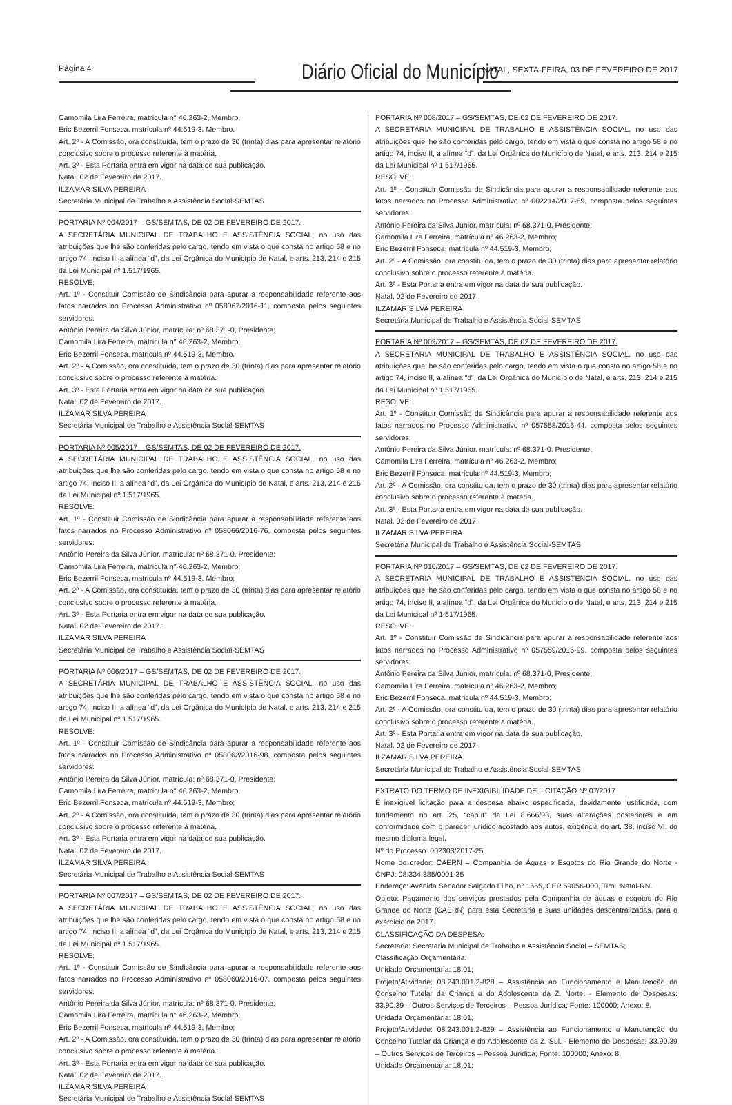Página 4 Diário Oficial do Município NATAL, SEXTA-FEIRA, 03 DE FEVEREIRO DE 2017
Camomila Lira Ferreira, matrícula n° 46.263-2, Membro;
Eric Bezerril Fonseca, matrícula nº 44.519-3, Membro.
Art. 2º - A Comissão, ora constituída, tem o prazo de 30 (trinta) dias para apresentar relatório conclusivo sobre o processo referente à matéria.
Art. 3º - Esta Portaria entra em vigor na data de sua publicação.
Natal, 02 de Fevereiro de 2017.
ILZAMAR SILVA PEREIRA
Secretária Municipal de Trabalho e Assistência Social-SEMTAS
PORTARIA Nº 004/2017 – GS/SEMTAS, DE 02 DE FEVEREIRO DE 2017.
A SECRETÁRIA MUNICIPAL DE TRABALHO E ASSISTÊNCIA SOCIAL, no uso das atribuições que lhe são conferidas pelo cargo, tendo em vista o que consta no artigo 58 e no artigo 74, inciso II, a alínea “d”, da Lei Orgânica do Município de Natal, e arts. 213, 214 e 215 da Lei Municipal nº 1.517/1965.
RESOLVE:
Art. 1º - Constituir Comissão de Sindicância para apurar a responsabilidade referente aos fatos narrados no Processo Administrativo nº 058067/2016-11, composta pelos seguintes servidores:
Antônio Pereira da Silva Júnior, matrícula: nº 68.371-0, Presidente;
Camomila Lira Ferreira, matrícula n° 46.263-2, Membro;
Eric Bezerril Fonseca, matrícula nº 44.519-3, Membro.
Art. 2º - A Comissão, ora constituída, tem o prazo de 30 (trinta) dias para apresentar relatório conclusivo sobre o processo referente à matéria.
Art. 3º - Esta Portaria entra em vigor na data de sua publicação.
Natal, 02 de Fevereiro de 2017.
ILZAMAR SILVA PEREIRA
Secretária Municipal de Trabalho e Assistência Social-SEMTAS
PORTARIA Nº 005/2017 – GS/SEMTAS, DE 02 DE FEVEREIRO DE 2017.
A SECRETÁRIA MUNICIPAL DE TRABALHO E ASSISTÊNCIA SOCIAL, no uso das atribuições que lhe são conferidas pelo cargo, tendo em vista o que consta no artigo 58 e no artigo 74, inciso II, a alínea “d”, da Lei Orgânica do Município de Natal, e arts. 213, 214 e 215 da Lei Municipal nº 1.517/1965.
RESOLVE:
Art. 1º - Constituir Comissão de Sindicância para apurar a responsabilidade referente aos fatos narrados no Processo Administrativo nº 058066/2016-76, composta pelos seguintes servidores:
Antônio Pereira da Silva Júnior, matrícula: nº 68.371-0, Presidente;
Camomila Lira Ferreira, matrícula n° 46.263-2, Membro;
Eric Bezerril Fonseca, matrícula nº 44.519-3, Membro;
Art. 2º - A Comissão, ora constituída, tem o prazo de 30 (trinta) dias para apresentar relatório conclusivo sobre o processo referente à matéria.
Art. 3º - Esta Portaria entra em vigor na data de sua publicação.
Natal, 02 de Fevereiro de 2017.
ILZAMAR SILVA PEREIRA
Secretária Municipal de Trabalho e Assistência Social-SEMTAS
PORTARIA Nº 006/2017 – GS/SEMTAS, DE 02 DE FEVEREIRO DE 2017.
A SECRETÁRIA MUNICIPAL DE TRABALHO E ASSISTÊNCIA SOCIAL, no uso das atribuições que lhe são conferidas pelo cargo, tendo em vista o que consta no artigo 58 e no artigo 74, inciso II, a alínea “d”, da Lei Orgânica do Município de Natal, e arts. 213, 214 e 215 da Lei Municipal nº 1.517/1965.
RESOLVE:
Art. 1º - Constituir Comissão de Sindicância para apurar a responsabilidade referente aos fatos narrados no Processo Administrativo nº 058062/2016-98, composta pelos seguintes servidores:
Antônio Pereira da Silva Júnior, matrícula: nº 68.371-0, Presidente;
Camomila Lira Ferreira, matrícula n° 46.263-2, Membro;
Eric Bezerril Fonseca, matrícula nº 44.519-3, Membro;
Art. 2º - A Comissão, ora constituída, tem o prazo de 30 (trinta) dias para apresentar relatório conclusivo sobre o processo referente à matéria.
Art. 3º - Esta Portaria entra em vigor na data de sua publicação.
Natal, 02 de Fevereiro de 2017.
ILZAMAR SILVA PEREIRA
Secretária Municipal de Trabalho e Assistência Social-SEMTAS
PORTARIA Nº 007/2017 – GS/SEMTAS, DE 02 DE FEVEREIRO DE 2017.
A SECRETÁRIA MUNICIPAL DE TRABALHO E ASSISTÊNCIA SOCIAL, no uso das atribuições que lhe são conferidas pelo cargo, tendo em vista o que consta no artigo 58 e no artigo 74, inciso II, a alínea “d”, da Lei Orgânica do Município de Natal, e arts. 213, 214 e 215 da Lei Municipal nº 1.517/1965.
RESOLVE:
Art. 1º - Constituir Comissão de Sindicância para apurar a responsabilidade referente aos fatos narrados no Processo Administrativo nº 058060/2016-07, composta pelos seguintes servidores:
Antônio Pereira da Silva Júnior, matrícula: nº 68.371-0, Presidente;
Camomila Lira Ferreira, matrícula n° 46.263-2, Membro;
Eric Bezerril Fonseca, matrícula nº 44.519-3, Membro;
Art. 2º - A Comissão, ora constituída, tem o prazo de 30 (trinta) dias para apresentar relatório conclusivo sobre o processo referente à matéria.
Art. 3º - Esta Portaria entra em vigor na data de sua publicação.
Natal, 02 de Fevereiro de 2017.
ILZAMAR SILVA PEREIRA
Secretária Municipal de Trabalho e Assistência Social-SEMTAS
PORTARIA Nº 008/2017 – GS/SEMTAS, DE 02 DE FEVEREIRO DE 2017.
A SECRETÁRIA MUNICIPAL DE TRABALHO E ASSISTÊNCIA SOCIAL, no uso das atribuições que lhe são conferidas pelo cargo, tendo em vista o que consta no artigo 58 e no artigo 74, inciso II, a alínea “d”, da Lei Orgânica do Município de Natal, e arts. 213, 214 e 215 da Lei Municipal nº 1.517/1965.
RESOLVE:
Art. 1º - Constituir Comissão de Sindicância para apurar a responsabilidade referente aos fatos narrados no Processo Administrativo nº 002214/2017-89, composta pelos seguintes servidores:
Antônio Pereira da Silva Júnior, matrícula: nº 68.371-0, Presidente;
Camomila Lira Ferreira, matrícula n° 46.263-2, Membro;
Eric Bezerril Fonseca, matrícula nº 44.519-3, Membro;
Art. 2º - A Comissão, ora constituída, tem o prazo de 30 (trinta) dias para apresentar relatório conclusivo sobre o processo referente à matéria.
Art. 3º - Esta Portaria entra em vigor na data de sua publicação.
Natal, 02 de Fevereiro de 2017.
ILZAMAR SILVA PEREIRA
Secretária Municipal de Trabalho e Assistência Social-SEMTAS
PORTARIA Nº 009/2017 – GS/SEMTAS, DE 02 DE FEVEREIRO DE 2017.
A SECRETÁRIA MUNICIPAL DE TRABALHO E ASSISTÊNCIA SOCIAL, no uso das atribuições que lhe são conferidas pelo cargo, tendo em vista o que consta no artigo 58 e no artigo 74, inciso II, a alínea “d”, da Lei Orgânica do Município de Natal, e arts. 213, 214 e 215 da Lei Municipal nº 1.517/1965.
RESOLVE:
Art. 1º - Constituir Comissão de Sindicância para apurar a responsabilidade referente aos fatos narrados no Processo Administrativo nº 057558/2016-44, composta pelos seguintes servidores:
Antônio Pereira da Silva Júnior, matrícula: nº 68.371-0, Presidente;
Camomila Lira Ferreira, matrícula n° 46.263-2, Membro;
Eric Bezerril Fonseca, matrícula nº 44.519-3, Membro;
Art. 2º - A Comissão, ora constituída, tem o prazo de 30 (trinta) dias para apresentar relatório conclusivo sobre o processo referente à matéria.
Art. 3º - Esta Portaria entra em vigor na data de sua publicação.
Natal, 02 de Fevereiro de 2017.
ILZAMAR SILVA PEREIRA
Secretária Municipal de Trabalho e Assistência Social-SEMTAS
PORTARIA Nº 010/2017 – GS/SEMTAS, DE 02 DE FEVEREIRO DE 2017.
A SECRETÁRIA MUNICIPAL DE TRABALHO E ASSISTÊNCIA SOCIAL, no uso das atribuições que lhe são conferidas pelo cargo, tendo em vista o que consta no artigo 58 e no artigo 74, inciso II, a alínea “d”, da Lei Orgânica do Município de Natal, e arts. 213, 214 e 215 da Lei Municipal nº 1.517/1965.
RESOLVE:
Art. 1º - Constituir Comissão de Sindicância para apurar a responsabilidade referente aos fatos narrados no Processo Administrativo nº 057559/2016-99, composta pelos seguintes servidores:
Antônio Pereira da Silva Júnior, matrícula: nº 68.371-0, Presidente;
Camomila Lira Ferreira, matrícula n° 46.263-2, Membro;
Eric Bezerril Fonseca, matrícula nº 44.519-3, Membro;
Art. 2º - A Comissão, ora constituída, tem o prazo de 30 (trinta) dias para apresentar relatório conclusivo sobre o processo referente à matéria.
Art. 3º - Esta Portaria entra em vigor na data de sua publicação.
Natal, 02 de Fevereiro de 2017.
ILZAMAR SILVA PEREIRA
Secretária Municipal de Trabalho e Assistência Social-SEMTAS
EXTRATO DO TERMO DE INEXIGIBILIDADE DE LICITAÇÃO Nº 07/2017
É inexigível licitação para a despesa abaixo especificada, devidamente justificada, com fundamento no art. 25, “caput” da Lei 8.666/93, suas alterações posteriores e em conformidade com o parecer jurídico acostado aos autos, exigência do art. 38, inciso VI, do mesmo diploma legal.
Nº do Processo: 002303/2017-25
Nome do credor: CAERN – Companhia de Águas e Esgotos do Rio Grande do Norte - CNPJ: 08.334.385/0001-35
Endereço: Avenida Senador Salgado Filho, n° 1555, CEP 59056-000, Tirol, Natal-RN.
Objeto: Pagamento dos serviços prestados pela Companhia de águas e esgotos do Rio Grande do Norte (CAERN) para esta Secretaria e suas unidades descentralizadas, para o exercício de 2017.
CLASSIFICAÇÃO DA DESPESA:
Secretaria: Secretaria Municipal de Trabalho e Assistência Social – SEMTAS;
Classificação Orçamentária:
Unidade Orçamentária: 18.01;
Projeto/Atividade: 08.243.001.2-828 – Assistência ao Funcionamento e Manutenção do Conselho Tutelar da Criança e do Adolescente da Z. Norte. - Elemento de Despesas: 33.90.39 – Outros Serviços de Terceiros – Pessoa Jurídica; Fonte: 100000; Anexo: 8.
Unidade Orçamentária: 18.01;
Projeto/Atividade: 08.243.001.2-829 – Assistência ao Funcionamento e Manutenção do Conselho Tutelar da Criança e do Adolescente da Z. Sul. - Elemento de Despesas: 33.90.39 – Outros Serviços de Terceiros – Pessoa Jurídica; Fonte: 100000; Anexo: 8.
Unidade Orçamentária: 18.01;